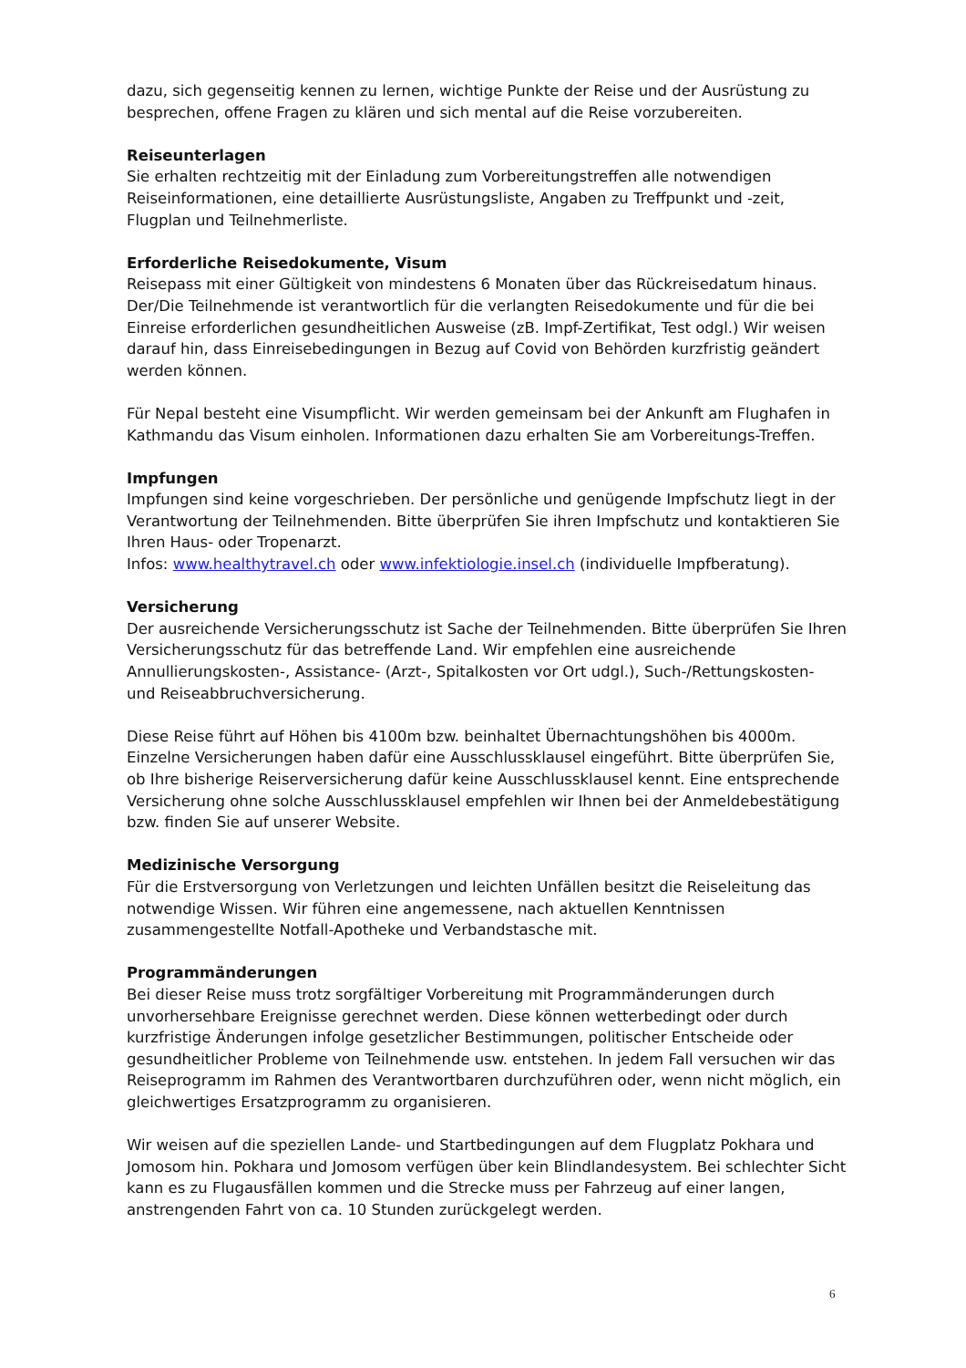dazu, sich gegenseitig kennen zu lernen, wichtige Punkte der Reise und der Ausrüstung zu besprechen, offene Fragen zu klären und sich mental auf die Reise vorzubereiten.
Reiseunterlagen
Sie erhalten rechtzeitig mit der Einladung zum Vorbereitungstreffen alle notwendigen Reiseinformationen, eine detaillierte Ausrüstungsliste, Angaben zu Treffpunkt und -zeit, Flugplan und Teilnehmerliste.
Erforderliche Reisedokumente, Visum
Reisepass mit einer Gültigkeit von mindestens 6 Monaten über das Rückreisedatum hinaus. Der/Die Teilnehmende ist verantwortlich für die verlangten Reisedokumente und für die bei Einreise erforderlichen gesundheitlichen Ausweise (zB. Impf-Zertifikat, Test odgl.) Wir weisen darauf hin, dass Einreisebedingungen in Bezug auf Covid von Behörden kurzfristig geändert werden können.
Für Nepal besteht eine Visumpflicht. Wir werden gemeinsam bei der Ankunft am Flughafen in Kathmandu das Visum einholen. Informationen dazu erhalten Sie am Vorbereitungs-Treffen.
Impfungen
Impfungen sind keine vorgeschrieben. Der persönliche und genügende Impfschutz liegt in der Verantwortung der Teilnehmenden. Bitte überprüfen Sie ihren Impfschutz und kontaktieren Sie Ihren Haus- oder Tropenarzt.
Infos: www.healthytravel.ch oder www.infektiologie.insel.ch (individuelle Impfberatung).
Versicherung
Der ausreichende Versicherungsschutz ist Sache der Teilnehmenden. Bitte überprüfen Sie Ihren Versicherungsschutz für das betreffende Land. Wir empfehlen eine ausreichende Annullierungskosten-, Assistance- (Arzt-, Spitalkosten vor Ort udgl.), Such-/Rettungskosten- und Reiseabbruchversicherung.
Diese Reise führt auf Höhen bis 4100m bzw. beinhaltet Übernachtungshöhen bis 4000m. Einzelne Versicherungen haben dafür eine Ausschlussklausel eingeführt. Bitte überprüfen Sie, ob Ihre bisherige Reiserversicherung dafür keine Ausschlussklausel kennt. Eine entsprechende Versicherung ohne solche Ausschlussklausel empfehlen wir Ihnen bei der Anmeldebestätigung bzw. finden Sie auf unserer Website.
Medizinische Versorgung
Für die Erstversorgung von Verletzungen und leichten Unfällen besitzt die Reiseleitung das notwendige Wissen. Wir führen eine angemessene, nach aktuellen Kenntnissen zusammengestellte Notfall-Apotheke und Verbandstasche mit.
Programmänderungen
Bei dieser Reise muss trotz sorgfältiger Vorbereitung mit Programmänderungen durch unvorhersehbare Ereignisse gerechnet werden. Diese können wetterbedingt oder durch kurzfristige Änderungen infolge gesetzlicher Bestimmungen, politischer Entscheide oder gesundheitlicher Probleme von Teilnehmende usw. entstehen. In jedem Fall versuchen wir das Reiseprogramm im Rahmen des Verantwortbaren durchzuführen oder, wenn nicht möglich, ein gleichwertiges Ersatzprogramm zu organisieren.
Wir weisen auf die speziellen Lande- und Startbedingungen auf dem Flugplatz Pokhara und Jomosom hin. Pokhara und Jomosom verfügen über kein Blindlandesystem. Bei schlechter Sicht kann es zu Flugausfällen kommen und die Strecke muss per Fahrzeug auf einer langen, anstrengenden Fahrt von ca. 10 Stunden zurückgelegt werden.
6